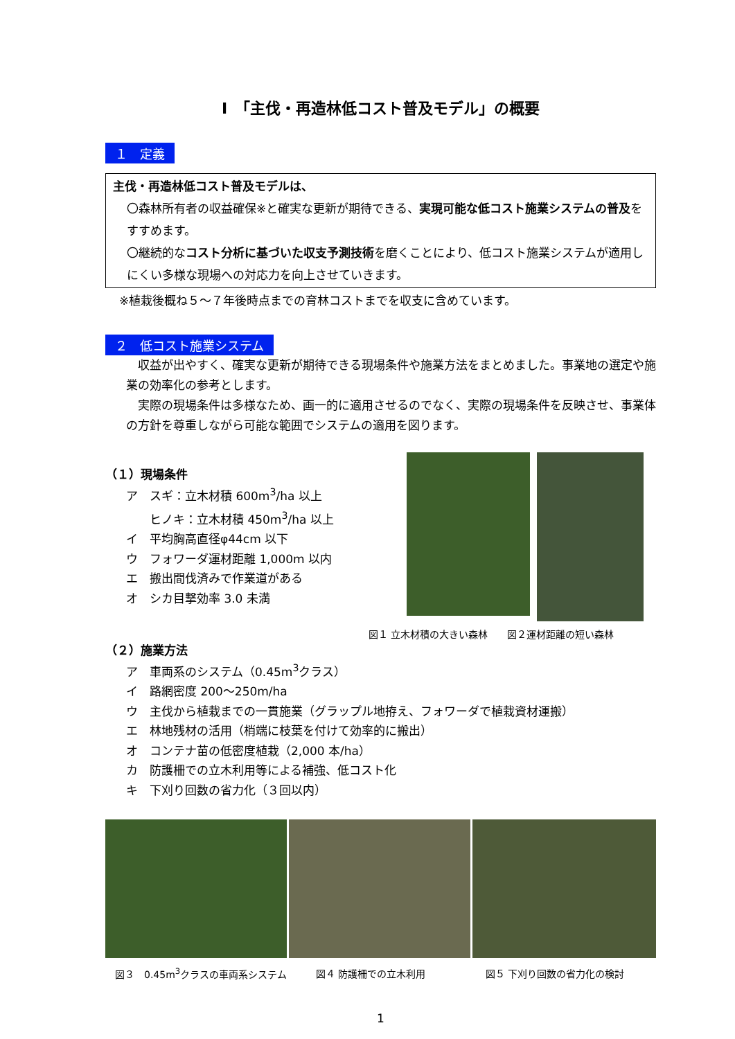Ⅰ　「主伐・再造林低コスト普及モデル」の概要
１　定義
主伐・再造林低コスト普及モデルは、
〇森林所有者の収益確保※と確実な更新が期待できる、実現可能な低コスト施業システムの普及をすすめます。
〇継続的なコスト分析に基づいた収支予測技術を磨くことにより、低コスト施業システムが適用しにくい多様な現場への対応力を向上させていきます。
※植栽後概ね５～７年後時点までの育林コストまでを収支に含めています。
２　低コスト施業システム
　収益が出やすく、確実な更新が期待できる現場条件や施業方法をまとめました。事業地の選定や施業の効率化の参考とします。
　実際の現場条件は多様なため、画一的に適用させるのでなく、実際の現場条件を反映させ、事業体の方針を尊重しながら可能な範囲でシステムの適用を図ります。
（１）現場条件
ア　スギ：立木材積 600m<sup>3</sup>/ha 以上
　　ヒノキ：立木材積 450m<sup>3</sup>/ha 以上
イ　平均胸高直径φ44cm 以下
ウ　フォワーダ運材距離 1,000m 以内
エ　搬出間伐済みで作業道がある
オ　シカ目撃効率 3.0 未満
図１ 立木材積の大きい森林　　図２運材距離の短い森林
（２）施業方法
ア　車両系のシステム（0.45m<sup>3</sup>クラス）
イ　路網密度 200～250m/ha
ウ　主伐から植栽までの一貫施業（グラップル地拵え、フォワーダで植栽資材運搬）
エ　林地残材の活用（梢端に枝葉を付けて効率的に搬出）
オ　コンテナ苗の低密度植栽（2,000 本/ha）
カ　防護柵での立木利用等による補強、低コスト化
キ　下刈り回数の省力化（３回以内）
図３　0.45m<sup>3</sup>クラスの車両系システム 図４ 防護柵での立木利用 図５ 下刈り回数の省力化の検討
1